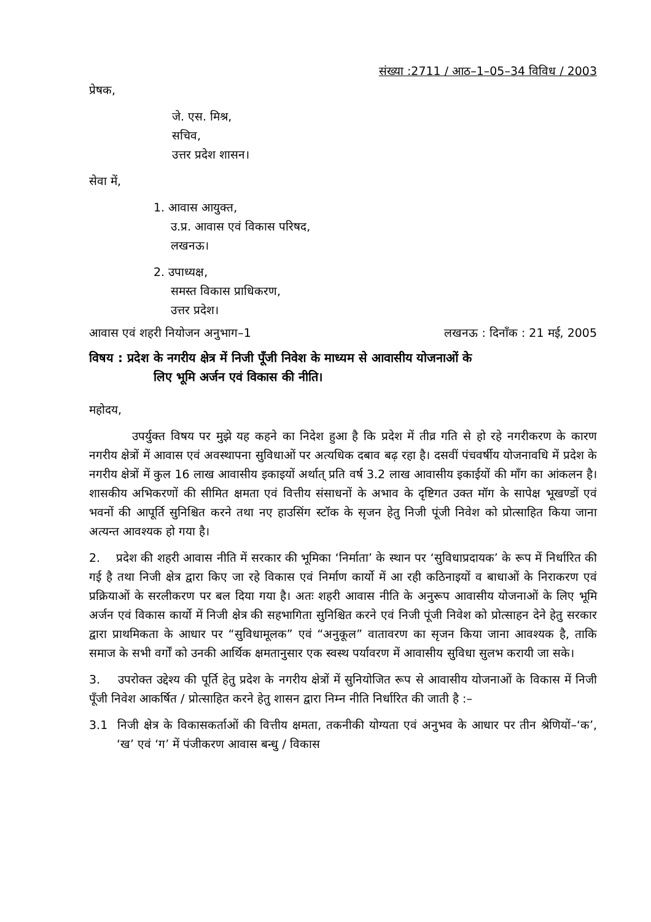संख्या :2711 / आठ–1–05–34 विविध / 2003
प्रेषक,
जे. एस. मिश्र,
सचिव,
उत्तर प्रदेश शासन।
सेवा में,
1. आवास आयुक्त,
उ.प्र. आवास एवं विकास परिषद,
लखनऊ।
2. उपाध्यक्ष,
समस्त विकास प्राधिकरण,
उत्तर प्रदेश।
आवास एवं शहरी नियोजन अनुभाग–1 लखनऊ : दिनाँक : 21 मई, 2005
विषय : प्रदेश के नगरीय क्षेत्र में निजी पूँजी निवेश के माध्यम से आवासीय योजनाओं के
लिए भूमि अर्जन एवं विकास की नीति।
महोदय,
उपर्युक्त विषय पर मुझे यह कहने का निदेश हुआ है कि प्रदेश में तीव्र गति से हो रहे नगरीकरण के कारण नगरीय क्षेत्रों में आवास एवं अवस्थापना सुविधाओं पर अत्यधिक दबाव बढ़ रहा है। दसवीं पंचवर्षीय योजनावधि में प्रदेश के नगरीय क्षेत्रों में कुल 16 लाख आवासीय इकाइयों अर्थात् प्रति वर्ष 3.2 लाख आवासीय इकाईयों की माँग का आंकलन है। शासकीय अभिकरणों की सीमित क्षमता एवं वित्तीय संसाधनों के अभाव के दृष्टिगत उक्त मॉग के सापेक्ष भूखण्डों एवं भवनों की आपूर्ति सुनिश्चित करने तथा नए हाउसिंग स्टॉक के सृजन हेतु निजी पूंजी निवेश को प्रोत्साहित किया जाना अत्यन्त आवश्यक हो गया है।
2. प्रदेश की शहरी आवास नीति में सरकार की भूमिका ‘निर्माता’ के स्थान पर ‘सुविधाप्रदायक’ के रूप में निर्धारित की गई है तथा निजी क्षेत्र द्वारा किए जा रहे विकास एवं निर्माण कार्यो में आ रही कठिनाइयों व बाधाओं के निराकरण एवं प्रक्रियाओं के सरलीकरण पर बल दिया गया है। अतः शहरी आवास नीति के अनुरूप आवासीय योजनाओं के लिए भूमि अर्जन एवं विकास कार्यो में निजी क्षेत्र की सहभागिता सुनिश्चित करने एवं निजी पूंजी निवेश को प्रोत्साहन देने हेतु सरकार द्वारा प्राथमिकता के आधार पर “सुविधामूलक” एवं “अनुकूल” वातावरण का सृजन किया जाना आवश्यक है, ताकि समाज के सभी वर्गों को उनकी आर्थिक क्षमतानुसार एक स्वस्थ पर्यावरण में आवासीय सुविधा सुलभ करायी जा सके।
3. उपरोक्त उद्देश्य की पूर्ति हेतु प्रदेश के नगरीय क्षेत्रों में सुनियोजित रूप से आवासीय योजनाओं के विकास में निजी पूँजी निवेश आकर्षित / प्रोत्साहित करने हेतु शासन द्वारा निम्न नीति निर्धारित की जाती है :–
3.1 निजी क्षेत्र के विकासकर्ताओं की वित्तीय क्षमता, तकनीकी योग्यता एवं अनुभव के आधार पर तीन श्रेणियों–‘क’, ‘ख’ एवं ‘ग’ में पंजीकरण आवास बन्धु / विकास